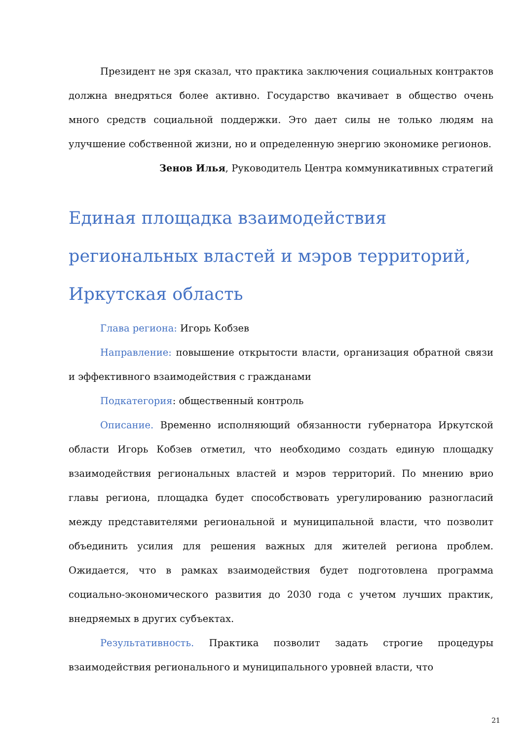Президент не зря сказал, что практика заключения социальных контрактов должна внедряться более активно. Государство вкачивает в общество очень много средств социальной поддержки. Это дает силы не только людям на улучшение собственной жизни, но и определенную энергию экономике регионов.
Зенов Илья, Руководитель Центра коммуникативных стратегий
Единая площадка взаимодействия региональных властей и мэров территорий, Иркутская область
Глава региона: Игорь Кобзев
Направление: повышение открытости власти, организация обратной связи и эффективного взаимодействия с гражданами
Подкатегория: общественный контроль
Описание. Временно исполняющий обязанности губернатора Иркутской области Игорь Кобзев отметил, что необходимо создать единую площадку взаимодействия региональных властей и мэров территорий. По мнению врио главы региона, площадка будет способствовать урегулированию разногласий между представителями региональной и муниципальной власти, что позволит объединить усилия для решения важных для жителей региона проблем. Ожидается, что в рамках взаимодействия будет подготовлена программа социально-экономического развития до 2030 года с учетом лучших практик, внедряемых в других субъектах.
Результативность. Практика позволит задать строгие процедуры взаимодействия регионального и муниципального уровней власти, что
21